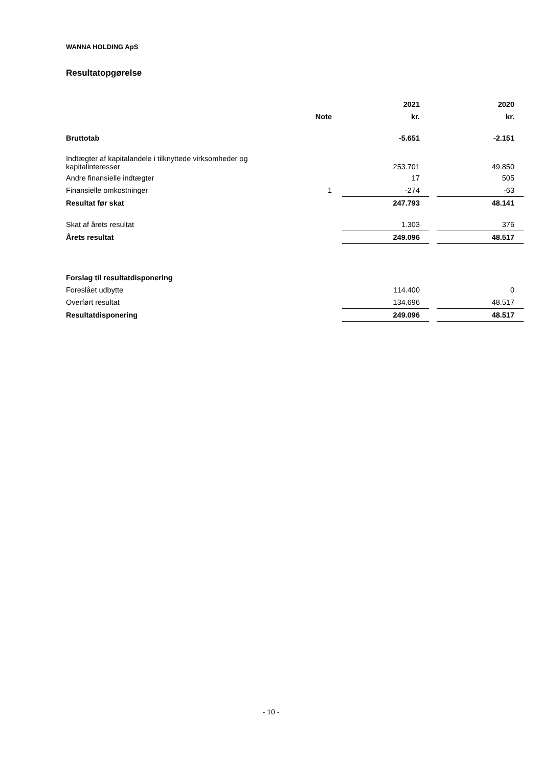WANNA HOLDING ApS
Resultatopgørelse
| | | 2021 | | 2020 |
| --- | --- | --- | --- | --- |
| | Note | kr. | | kr. |
| Bruttotab | | -5.651 | | -2.151 |
| Indtægter af kapitalandele i tilknyttede virksomheder og kapitalinteresser | | 253.701 | | 49.850 |
| Andre finansielle indtægter | | 17 | | 505 |
| Finansielle omkostninger | 1 | -274 | | -63 |
| Resultat før skat | | 247.793 | | 48.141 |
| Skat af årets resultat | | 1.303 | | 376 |
| Årets resultat | | 249.096 | | 48.517 |
| Forslag til resultatdisponering | | | | |
| Foreslået udbytte | | 114.400 | | 0 |
| Overført resultat | | 134.696 | | 48.517 |
| Resultatdisponering | | 249.096 | | 48.517 |
- 10 -